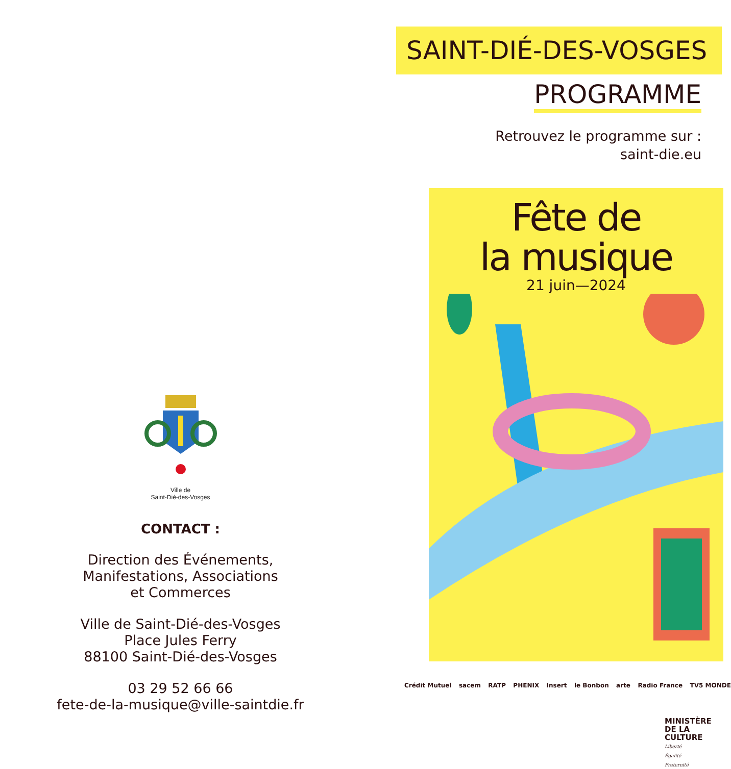Ville de
Saint-Dié-des-Vosges
CONTACT :
Direction des Événements,
Manifestations, Associations
et Commerces
Ville de Saint-Dié-des-Vosges
Place Jules Ferry
88100 Saint-Dié-des-Vosges
03 29 52 66 66
fete-de-la-musique@ville-saintdie.fr
SAINT-DIÉ-DES-VOSGES
PROGRAMME
Retrouvez le programme sur :
saint-die.eu
Fête de
la musique
21 juin—2024
Crédit Mutuel sacem RATP PHENIX Insert le Bonbon arte Radio France TV5 MONDE
MINISTÈRE
DE LA CULTURE
Liberté
Égalité
Fraternité